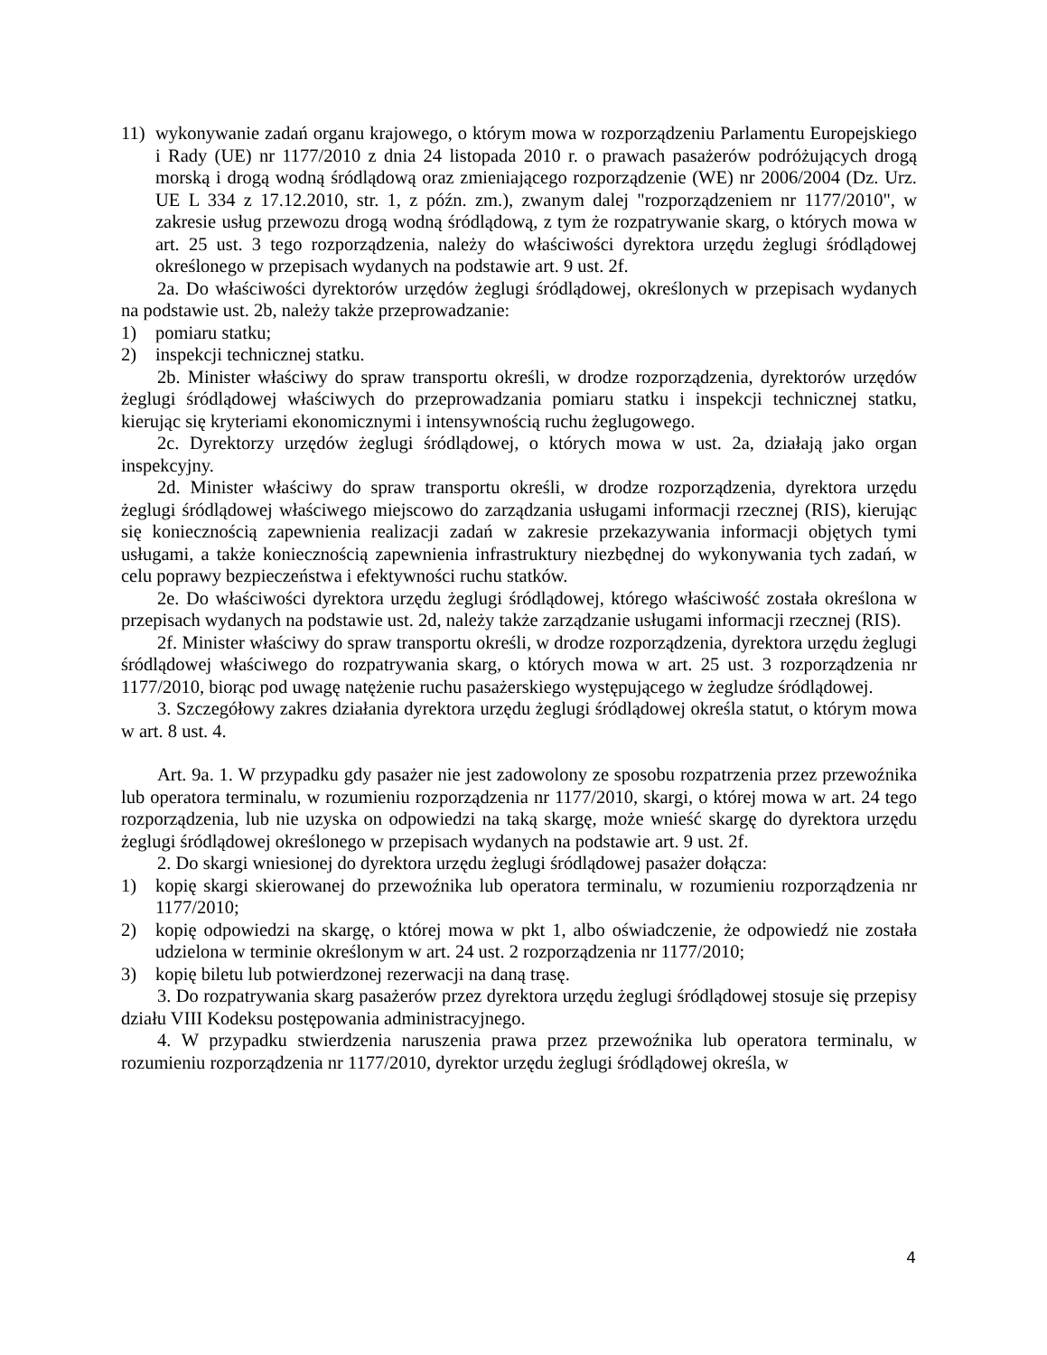11) wykonywanie zadań organu krajowego, o którym mowa w rozporządzeniu Parlamentu Europejskiego i Rady (UE) nr 1177/2010 z dnia 24 listopada 2010 r. o prawach pasażerów podróżujących drogą morską i drogą wodną śródlądową oraz zmieniającego rozporządzenie (WE) nr 2006/2004 (Dz. Urz. UE L 334 z 17.12.2010, str. 1, z późn. zm.), zwanym dalej "rozporządzeniem nr 1177/2010", w zakresie usług przewozu drogą wodną śródlądową, z tym że rozpatrywanie skarg, o których mowa w art. 25 ust. 3 tego rozporządzenia, należy do właściwości dyrektora urzędu żeglugi śródlądowej określonego w przepisach wydanych na podstawie art. 9 ust. 2f.
2a. Do właściwości dyrektorów urzędów żeglugi śródlądowej, określonych w przepisach wydanych na podstawie ust. 2b, należy także przeprowadzanie:
1) pomiaru statku;
2) inspekcji technicznej statku.
2b. Minister właściwy do spraw transportu określi, w drodze rozporządzenia, dyrektorów urzędów żeglugi śródlądowej właściwych do przeprowadzania pomiaru statku i inspekcji technicznej statku, kierując się kryteriami ekonomicznymi i intensywnością ruchu żeglugowego.
2c. Dyrektorzy urzędów żeglugi śródlądowej, o których mowa w ust. 2a, działają jako organ inspekcyjny.
2d. Minister właściwy do spraw transportu określi, w drodze rozporządzenia, dyrektora urzędu żeglugi śródlądowej właściwego miejscowo do zarządzania usługami informacji rzecznej (RIS), kierując się koniecznością zapewnienia realizacji zadań w zakresie przekazywania informacji objętych tymi usługami, a także koniecznością zapewnienia infrastruktury niezbędnej do wykonywania tych zadań, w celu poprawy bezpieczeństwa i efektywności ruchu statków.
2e. Do właściwości dyrektora urzędu żeglugi śródlądowej, którego właściwość została określona w przepisach wydanych na podstawie ust. 2d, należy także zarządzanie usługami informacji rzecznej (RIS).
2f. Minister właściwy do spraw transportu określi, w drodze rozporządzenia, dyrektora urzędu żeglugi śródlądowej właściwego do rozpatrywania skarg, o których mowa w art. 25 ust. 3 rozporządzenia nr 1177/2010, biorąc pod uwagę natężenie ruchu pasażerskiego występującego w żegludze śródlądowej.
3. Szczegółowy zakres działania dyrektora urzędu żeglugi śródlądowej określa statut, o którym mowa w art. 8 ust. 4.
Art. 9a. 1. W przypadku gdy pasażer nie jest zadowolony ze sposobu rozpatrzenia przez przewoźnika lub operatora terminalu, w rozumieniu rozporządzenia nr 1177/2010, skargi, o której mowa w art. 24 tego rozporządzenia, lub nie uzyska on odpowiedzi na taką skargę, może wnieść skargę do dyrektora urzędu żeglugi śródlądowej określonego w przepisach wydanych na podstawie art. 9 ust. 2f.
2. Do skargi wniesionej do dyrektora urzędu żeglugi śródlądowej pasażer dołącza:
1) kopię skargi skierowanej do przewoźnika lub operatora terminalu, w rozumieniu rozporządzenia nr 1177/2010;
2) kopię odpowiedzi na skargę, o której mowa w pkt 1, albo oświadczenie, że odpowiedź nie została udzielona w terminie określonym w art. 24 ust. 2 rozporządzenia nr 1177/2010;
3) kopię biletu lub potwierdzonej rezerwacji na daną trasę.
3. Do rozpatrywania skarg pasażerów przez dyrektora urzędu żeglugi śródlądowej stosuje się przepisy działu VIII Kodeksu postępowania administracyjnego.
4. W przypadku stwierdzenia naruszenia prawa przez przewoźnika lub operatora terminalu, w rozumieniu rozporządzenia nr 1177/2010, dyrektor urzędu żeglugi śródlądowej określa, w
4